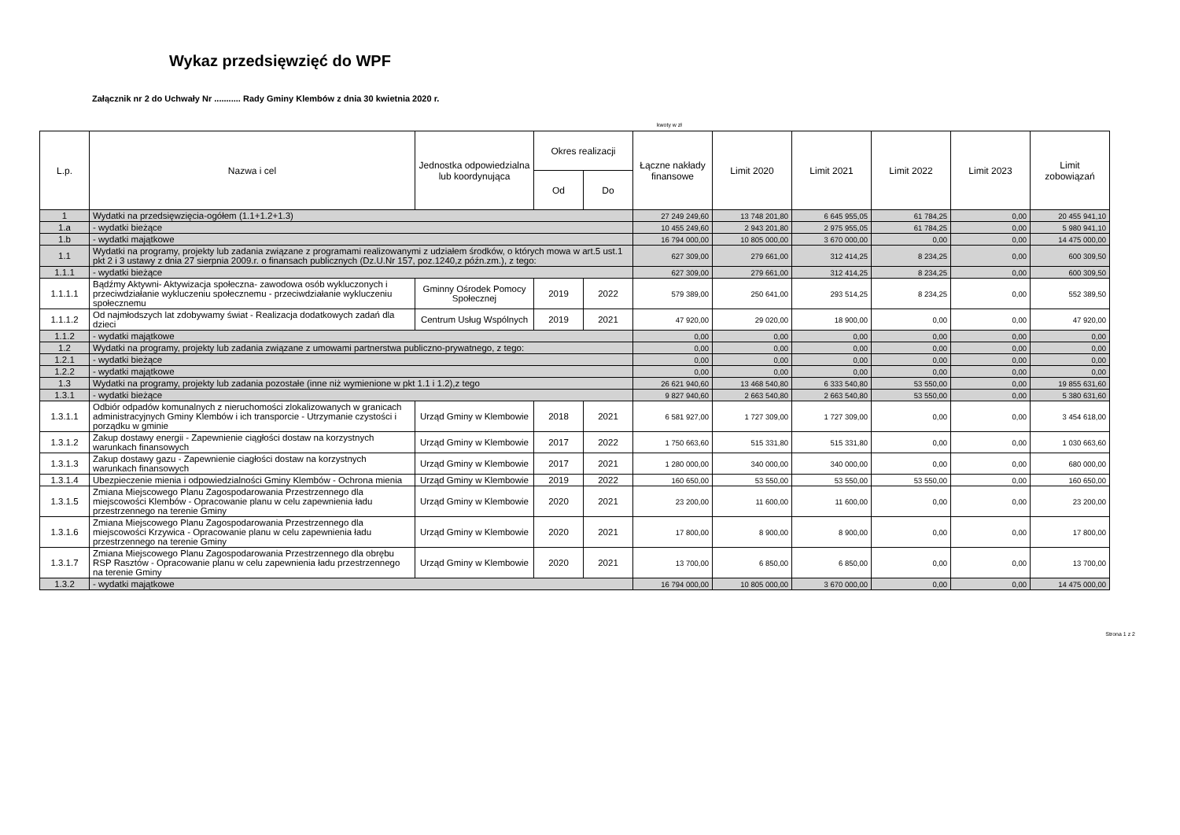Wykaz przedsięwzięć do WPF
Załącznik nr 2 do Uchwały Nr ........... Rady Gminy Klembów z dnia 30 kwietnia 2020 r.
kwoty w zł
| L.p. | Nazwa i cel | Jednostka odpowiedzialna lub koordynująca | Okres realizacji | | Łączne nakłady finansowe | Limit 2020 | Limit 2021 | Limit 2022 | Limit 2023 | Limit zobowiązań |
| --- | --- | --- | --- | --- | --- | --- | --- | --- | --- | --- |
| | | | Od | Do | | | | | | |
| 1 | Wydatki na przedsięwzięcia-ogółem (1.1+1.2+1.3) | | | | 27 249 249,60 | 13 748 201,80 | 6 645 955,05 | 61 784,25 | 0,00 | 20 455 941,10 |
| 1.a | - wydatki bieżące | | | | 10 455 249,60 | 2 943 201,80 | 2 975 955,05 | 61 784,25 | 0,00 | 5 980 941,10 |
| 1.b | - wydatki majątkowe | | | | 16 794 000,00 | 10 805 000,00 | 3 670 000,00 | 0,00 | 0,00 | 14 475 000,00 |
| 1.1 | Wydatki na programy, projekty lub zadania związane z programami realizowanymi z udziałem środków, o których mowa w art.5 ust.1 pkt 2 i 3 ustawy z dnia 27 sierpnia 2009.r. o finansach publicznych (Dz.U.Nr 157, poz.1240,z późn.zm.), z tego: | | | | 627 309,00 | 279 661,00 | 312 414,25 | 8 234,25 | 0,00 | 600 309,50 |
| 1.1.1 | - wydatki bieżące | | | | 627 309,00 | 279 661,00 | 312 414,25 | 8 234,25 | 0,00 | 600 309,50 |
| 1.1.1.1 | Bądźmy Aktywni- Aktywizacja społeczna- zawodowa osób wykluczonych i przeciwdziałanie wykluczeniu społecznemu - przeciwdziałanie wykluczeniu społecznemu | Gminny Ośrodek Pomocy Społecznej | 2019 | 2022 | 579 389,00 | 250 641,00 | 293 514,25 | 8 234,25 | 0,00 | 552 389,50 |
| 1.1.1.2 | Od najmłodszych lat zdobywamy świat - Realizacja dodatkowych zadań dla dzieci | Centrum Usług Wspólnych | 2019 | 2021 | 47 920,00 | 29 020,00 | 18 900,00 | 0,00 | 0,00 | 47 920,00 |
| 1.1.2 | - wydatki majątkowe | | | | 0,00 | 0,00 | 0,00 | 0,00 | 0,00 | 0,00 |
| 1.2 | Wydatki na programy, projekty lub zadania związane z umowami partnerstwa publiczno-prywatnego, z tego: | | | | 0,00 | 0,00 | 0,00 | 0,00 | 0,00 | 0,00 |
| 1.2.1 | - wydatki bieżące | | | | 0,00 | 0,00 | 0,00 | 0,00 | 0,00 | 0,00 |
| 1.2.2 | - wydatki majątkowe | | | | 0,00 | 0,00 | 0,00 | 0,00 | 0,00 | 0,00 |
| 1.3 | Wydatki na programy, projekty lub zadania pozostałe (inne niż wymienione w pkt 1.1 i 1.2),z tego | | | | 26 621 940,60 | 13 468 540,80 | 6 333 540,80 | 53 550,00 | 0,00 | 19 855 631,60 |
| 1.3.1 | - wydatki bieżące | | | | 9 827 940,60 | 2 663 540,80 | 2 663 540,80 | 53 550,00 | 0,00 | 5 380 631,60 |
| 1.3.1.1 | Odbiór odpadów komunalnych z nieruchomości zlokalizowanych w granicach administracyjnych Gminy Klembów i ich transporcie - Utrzymanie czystości i porządku w gminie | Urząd Gminy w Klembowie | 2018 | 2021 | 6 581 927,00 | 1 727 309,00 | 1 727 309,00 | 0,00 | 0,00 | 3 454 618,00 |
| 1.3.1.2 | Zakup dostawy energii - Zapewnienie ciągłości dostaw na korzystnych warunkach finansowych | Urząd Gminy w Klembowie | 2017 | 2022 | 1 750 663,60 | 515 331,80 | 515 331,80 | 0,00 | 0,00 | 1 030 663,60 |
| 1.3.1.3 | Zakup dostawy gazu - Zapewnienie ciagłości dostaw na korzystnych warunkach finansowych | Urząd Gminy w Klembowie | 2017 | 2021 | 1 280 000,00 | 340 000,00 | 340 000,00 | 0,00 | 0,00 | 680 000,00 |
| 1.3.1.4 | Ubezpieczenie mienia i odpowiedzialności Gminy Klembów - Ochrona mienia | Urząd Gminy w Klembowie | 2019 | 2022 | 160 650,00 | 53 550,00 | 53 550,00 | 53 550,00 | 0,00 | 160 650,00 |
| 1.3.1.5 | Zmiana Miejscowego Planu Zagospodarowania Przestrzennego dla miejscowości Klembów - Opracowanie planu w celu zapewnienia ładu przestrzennego na terenie Gminy | Urząd Gminy w Klembowie | 2020 | 2021 | 23 200,00 | 11 600,00 | 11 600,00 | 0,00 | 0,00 | 23 200,00 |
| 1.3.1.6 | Zmiana Miejscowego Planu Zagospodarowania Przestrzennego dla miejscowości Krzywica - Opracowanie planu w celu zapewnienia ładu przestrzennego na terenie Gminy | Urząd Gminy w Klembowie | 2020 | 2021 | 17 800,00 | 8 900,00 | 8 900,00 | 0,00 | 0,00 | 17 800,00 |
| 1.3.1.7 | Zmiana Miejscowego Planu Zagospodarowania Przestrzennego dla obrębu RSP Rasztów - Opracowanie planu w celu zapewnienia ładu przestrzennego na terenie Gminy | Urząd Gminy w Klembowie | 2020 | 2021 | 13 700,00 | 6 850,00 | 6 850,00 | 0,00 | 0,00 | 13 700,00 |
| 1.3.2 | - wydatki majątkowe | | | | 16 794 000,00 | 10 805 000,00 | 3 670 000,00 | 0,00 | 0,00 | 14 475 000,00 |
Strona 1 z 2